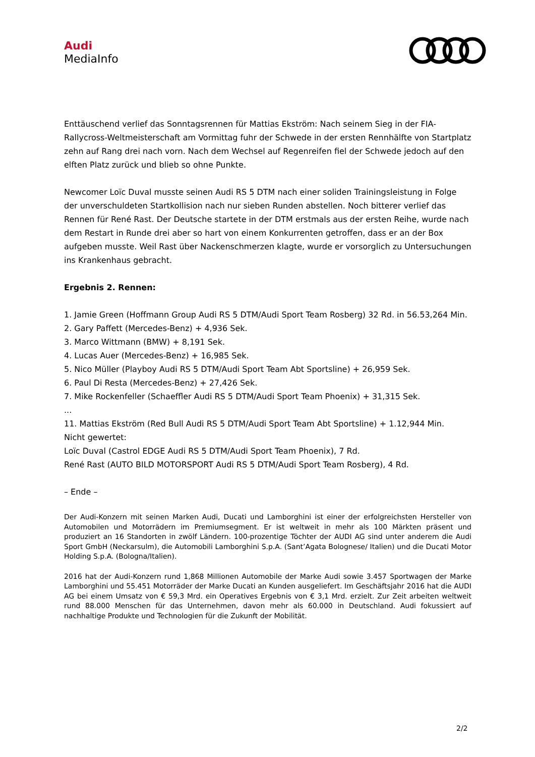Audi
MediaInfo
Enttäuschend verlief das Sonntagsrennen für Mattias Ekström: Nach seinem Sieg in der FIA-Rallycross-Weltmeisterschaft am Vormittag fuhr der Schwede in der ersten Rennhälfte von Startplatz zehn auf Rang drei nach vorn. Nach dem Wechsel auf Regenreifen fiel der Schwede jedoch auf den elften Platz zurück und blieb so ohne Punkte.
Newcomer Loïc Duval musste seinen Audi RS 5 DTM nach einer soliden Trainingsleistung in Folge der unverschuldeten Startkollision nach nur sieben Runden abstellen. Noch bitterer verlief das Rennen für René Rast. Der Deutsche startete in der DTM erstmals aus der ersten Reihe, wurde nach dem Restart in Runde drei aber so hart von einem Konkurrenten getroffen, dass er an der Box aufgeben musste. Weil Rast über Nackenschmerzen klagte, wurde er vorsorglich zu Untersuchungen ins Krankenhaus gebracht.
Ergebnis 2. Rennen:
1. Jamie Green (Hoffmann Group Audi RS 5 DTM/Audi Sport Team Rosberg) 32 Rd. in 56.53,264 Min.
2. Gary Paffett (Mercedes-Benz) + 4,936 Sek.
3. Marco Wittmann (BMW) + 8,191 Sek.
4. Lucas Auer (Mercedes-Benz) + 16,985 Sek.
5. Nico Müller (Playboy Audi RS 5 DTM/Audi Sport Team Abt Sportsline) + 26,959 Sek.
6. Paul Di Resta (Mercedes-Benz) + 27,426 Sek.
7. Mike Rockenfeller (Schaeffler Audi RS 5 DTM/Audi Sport Team Phoenix) + 31,315 Sek.
...
11. Mattias Ekström (Red Bull Audi RS 5 DTM/Audi Sport Team Abt Sportsline) + 1.12,944 Min.
Nicht gewertet:
Loïc Duval (Castrol EDGE Audi RS 5 DTM/Audi Sport Team Phoenix), 7 Rd.
René Rast (AUTO BILD MOTORSPORT Audi RS 5 DTM/Audi Sport Team Rosberg), 4 Rd.
– Ende –
Der Audi-Konzern mit seinen Marken Audi, Ducati und Lamborghini ist einer der erfolgreichsten Hersteller von Automobilen und Motorrädern im Premiumsegment. Er ist weltweit in mehr als 100 Märkten präsent und produziert an 16 Standorten in zwölf Ländern. 100-prozentige Töchter der AUDI AG sind unter anderem die Audi Sport GmbH (Neckarsulm), die Automobili Lamborghini S.p.A. (Sant’Agata Bolognese/ Italien) und die Ducati Motor Holding S.p.A. (Bologna/Italien).
2016 hat der Audi-Konzern rund 1,868 Millionen Automobile der Marke Audi sowie 3.457 Sportwagen der Marke Lamborghini und 55.451 Motorräder der Marke Ducati an Kunden ausgeliefert. Im Geschäftsjahr 2016 hat die AUDI AG bei einem Umsatz von € 59,3 Mrd. ein Operatives Ergebnis von € 3,1 Mrd. erzielt. Zur Zeit arbeiten weltweit rund 88.000 Menschen für das Unternehmen, davon mehr als 60.000 in Deutschland. Audi fokussiert auf nachhaltige Produkte und Technologien für die Zukunft der Mobilität.
2/2